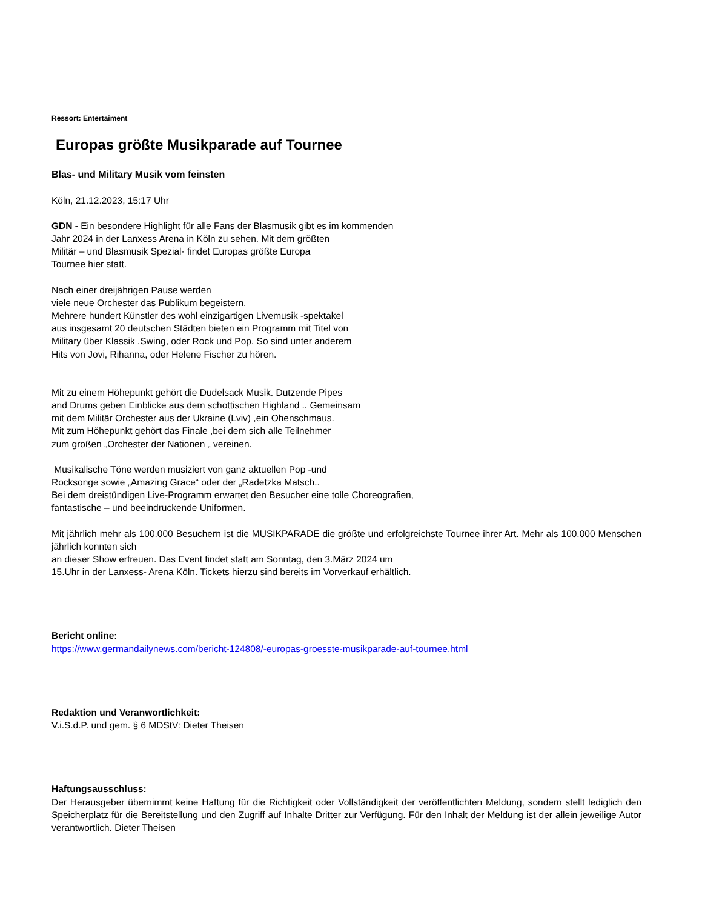Ressort: Entertaiment
Europas größte Musikparade auf Tournee
Blas- und Military Musik vom feinsten
Köln, 21.12.2023, 15:17 Uhr
GDN - Ein besondere Highlight für alle Fans der Blasmusik gibt es im kommenden
Jahr 2024 in der Lanxess Arena in Köln zu sehen. Mit dem größten
Militär – und Blasmusik Spezial- findet Europas größte Europa
Tournee hier statt.
Nach einer dreijährigen Pause werden
viele neue Orchester das Publikum begeistern.
Mehrere hundert Künstler des wohl einzigartigen Livemusik -spektakel
aus insgesamt 20 deutschen Städten bieten ein Programm mit Titel von
Military über Klassik ,Swing, oder Rock und Pop. So sind unter anderem
Hits von Jovi, Rihanna, oder Helene Fischer zu hören.
Mit zu einem Höhepunkt gehört die Dudelsack Musik. Dutzende Pipes
and Drums geben Einblicke aus dem schottischen Highland .. Gemeinsam
mit dem Militär Orchester aus der Ukraine (Lviv) ,ein Ohenschmaus.
Mit zum Höhepunkt gehört das Finale ,bei dem sich alle Teilnehmer
zum großen „Orchester der Nationen „ vereinen.
Musikalische Töne werden musiziert von ganz aktuellen Pop -und
Rocksonge sowie „Amazing Grace“ oder der „Radetzka Matsch..
Bei dem dreistündigen Live-Programm erwartet den Besucher eine tolle Choreografien,
fantastische – und beeindruckende Uniformen.
Mit jährlich mehr als 100.000 Besuchern ist die MUSIKPARADE die größte und erfolgreichste Tournee ihrer Art. Mehr als 100.000 Menschen jährlich konnten sich
an dieser Show erfreuen. Das Event findet statt am Sonntag, den 3.März 2024 um
15.Uhr in der Lanxess- Arena Köln. Tickets hierzu sind bereits im Vorverkauf erhältlich.
Bericht online:
https://www.germandailynews.com/bericht-124808/-europas-groesste-musikparade-auf-tournee.html
Redaktion und Veranwortlichkeit:
V.i.S.d.P. und gem. § 6 MDStV: Dieter Theisen
Haftungsausschluss:
Der Herausgeber übernimmt keine Haftung für die Richtigkeit oder Vollständigkeit der veröffentlichten Meldung, sondern stellt lediglich den Speicherplatz für die Bereitstellung und den Zugriff auf Inhalte Dritter zur Verfügung. Für den Inhalt der Meldung ist der allein jeweilige Autor verantwortlich. Dieter Theisen